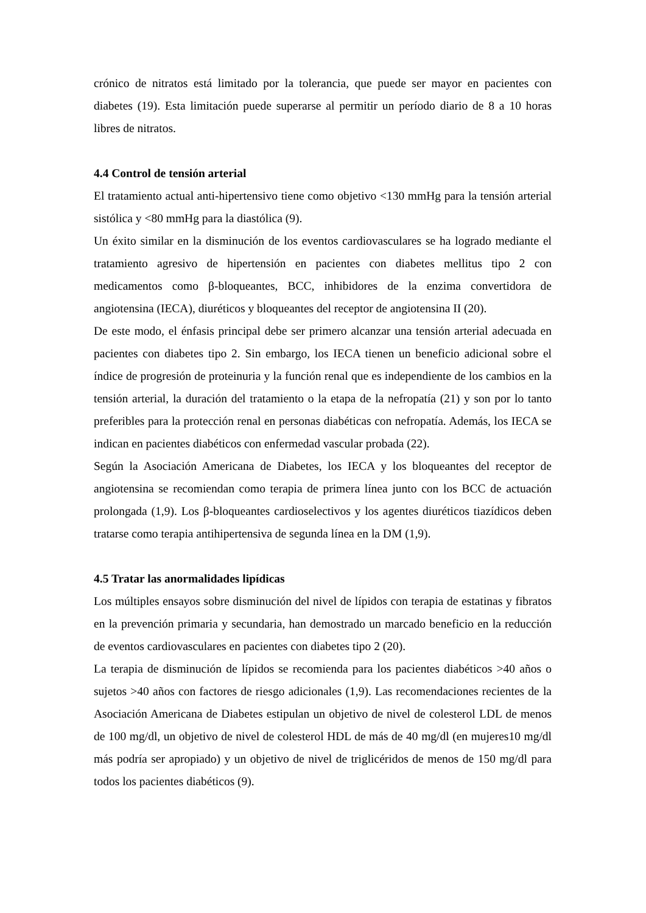crónico de nitratos está limitado por la tolerancia, que puede ser mayor en pacientes con diabetes (19). Esta limitación puede superarse al permitir un período diario de 8 a 10 horas libres de nitratos.
4.4 Control de tensión arterial
El tratamiento actual anti-hipertensivo tiene como objetivo <130 mmHg para la tensión arterial sistólica y <80 mmHg para la diastólica (9).
Un éxito similar en la disminución de los eventos cardiovasculares se ha logrado mediante el tratamiento agresivo de hipertensión en pacientes con diabetes mellitus tipo 2 con medicamentos como β-bloqueantes, BCC, inhibidores de la enzima convertidora de angiotensina (IECA), diuréticos y bloqueantes del receptor de angiotensina II (20).
De este modo, el énfasis principal debe ser primero alcanzar una tensión arterial adecuada en pacientes con diabetes tipo 2. Sin embargo, los IECA tienen un beneficio adicional sobre el índice de progresión de proteinuria y la función renal que es independiente de los cambios en la tensión arterial, la duración del tratamiento o la etapa de la nefropatía (21) y son por lo tanto preferibles para la protección renal en personas diabéticas con nefropatía. Además, los IECA se indican en pacientes diabéticos con enfermedad vascular probada (22).
Según la Asociación Americana de Diabetes, los IECA y los bloqueantes del receptor de angiotensina se recomiendan como terapia de primera línea junto con los BCC de actuación prolongada (1,9). Los β-bloqueantes cardioselectivos y los agentes diuréticos tiazídicos deben tratarse como terapia antihipertensiva de segunda línea en la DM (1,9).
4.5 Tratar las anormalidades lipídicas
Los múltiples ensayos sobre disminución del nivel de lípidos con terapia de estatinas y fibratos en la prevención primaria y secundaria, han demostrado un marcado beneficio en la reducción de eventos cardiovasculares en pacientes con diabetes tipo 2 (20).
La terapia de disminución de lípidos se recomienda para los pacientes diabéticos >40 años o sujetos >40 años con factores de riesgo adicionales (1,9). Las recomendaciones recientes de la Asociación Americana de Diabetes estipulan un objetivo de nivel de colesterol LDL de menos de 100 mg/dl, un objetivo de nivel de colesterol HDL de más de 40 mg/dl (en mujeres10 mg/dl más podría ser apropiado) y un objetivo de nivel de triglicéridos de menos de 150 mg/dl para todos los pacientes diabéticos (9).